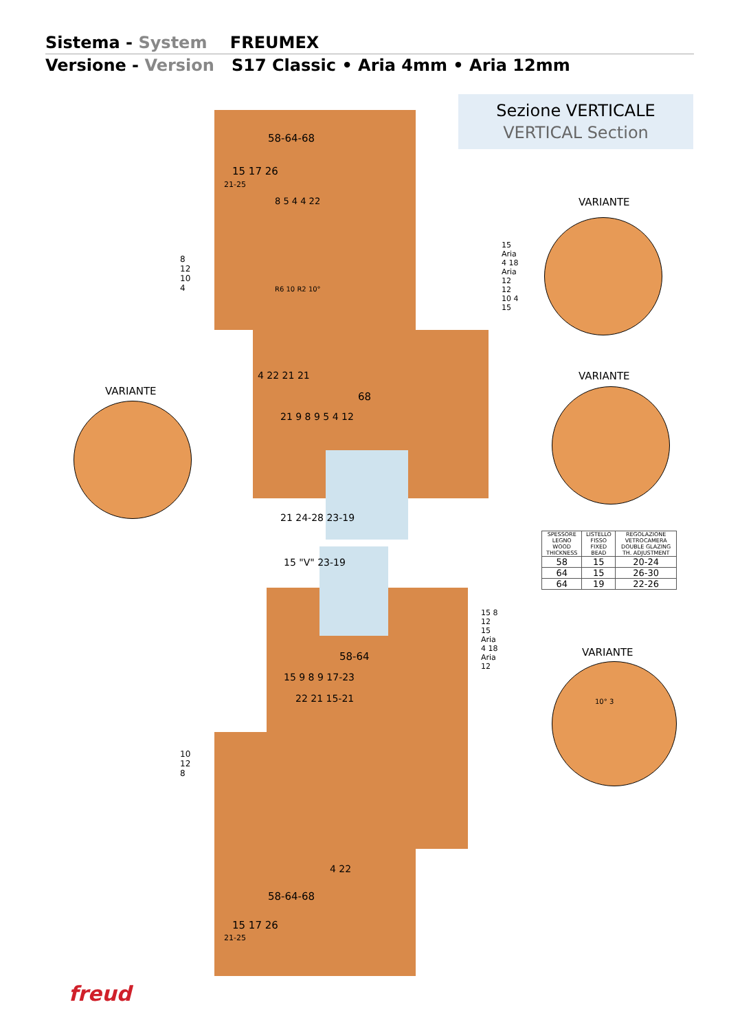Sistema - System FREUMEX
Versione - Version S17 Classic • Aria 4mm • Aria 12mm
Sezione VERTICALE
VERTICAL Section
58-64-68
15 17 26
21-25
8 5 4 4 22
4 22 21 21
68
21 9 8 9 5 4 12
21 24-28 23-19
15 "V" 23-19
58-64
15 9 8 9 17-23
22 21 15-21
4 22
58-64-68
15 17 26
21-25
8 12 10 4
15 Aria 4 18 Aria 12 12 10 4 15
10 12 8
15 8 12 15 Aria 4 18 Aria 12
R6 10 R2 10°
VARIANTE
VARIANTE
VARIANTE
VARIANTE
10° 3
| SPESSORE LEGNO WOOD THICKNESS | LISTELLO FISSO FIXED BEAD | REGOLAZIONE VETROCAMERA DOUBLE GLAZING TH. ADJUSTMENT |
| --- | --- | --- |
| 58 | 15 | 20-24 |
| 64 | 15 | 26-30 |
| 64 | 19 | 22-26 |
freud